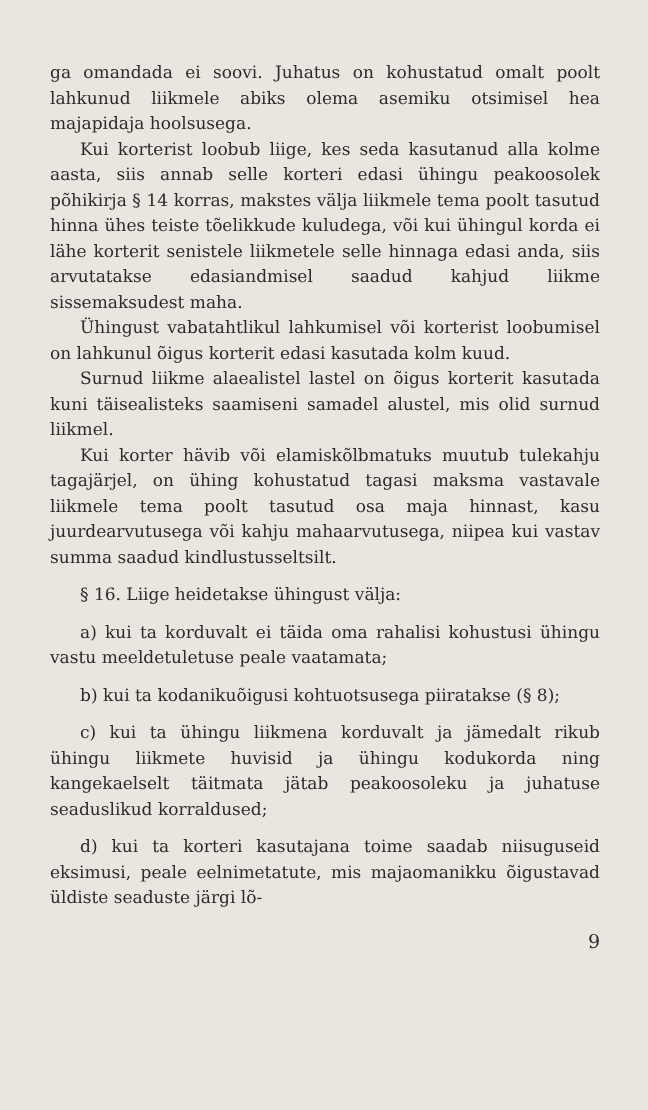ga omandada ei soovi. Juhatus on kohustatud omalt poolt lahkunud liikmele abiks olema asemiku otsimisel hea majapidaja hoolsusega.
Kui korterist loobub liige, kes seda kasutanud alla kolme aasta, siis annab selle korteri edasi ühingu peakoosolek põhikirja § 14 korras, makstes välja liikmele tema poolt tasutud hinna ühes teiste tõelikkude kuludega, või kui ühingul korda ei lähe korterit senistele liikmetele selle hinnaga edasi anda, siis arvutatakse edasiandmisel saadud kahjud liikme sissemaksudest maha.
Ühingust vabatahtlikul lahkumisel või korterist loobumisel on lahkunul õigus korterit edasi kasutada kolm kuud.
Surnud liikme alaealistel lastel on õigus korterit kasutada kuni täisealisteks saamiseni samadel alustel, mis olid surnud liikmel.
Kui korter hävib või elamiskõlbmatuks muutub tulekahju tagajärjel, on ühing kohustatud tagasi maksma vastavale liikmele tema poolt tasutud osa maja hinnast, kasu juurdearvutusega või kahju mahaarvutusega, niipea kui vastav summa saadud kindlustusseltsilt.
§ 16. Liige heidetakse ühingust välja:
a) kui ta korduvalt ei täida oma rahalisi kohustusi ühingu vastu meeldetuletuse peale vaatamata;
b) kui ta kodanikuõigusi kohtuotsusega piiratakse (§ 8);
c) kui ta ühingu liikmena korduvalt ja jämedalt rikub ühingu liikmete huvisid ja ühingu kodukorda ning kangekaelselt täitmata jätab peakoosoleku ja juhatuse seaduslikud korraldused;
d) kui ta korteri kasutajana toime saadab niisuguseid eksimusi, peale eelnimetatute, mis majaomanikku õigustavad üldiste seaduste järgi lõ-
9